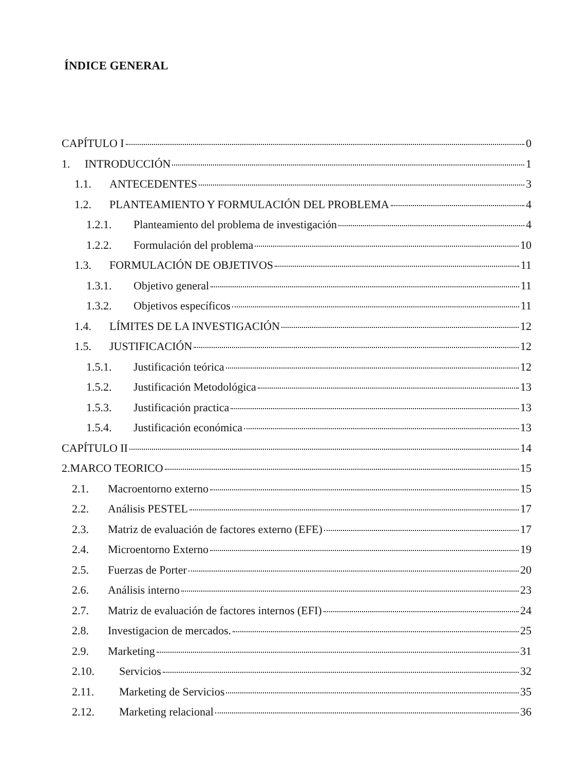ÍNDICE GENERAL
CAPÍTULO I 0
1. INTRODUCCIÓN 1
1.1. ANTECEDENTES 3
1.2. PLANTEAMIENTO Y FORMULACIÓN DEL PROBLEMA 4
1.2.1. Planteamiento del problema de investigación 4
1.2.2. Formulación del problema 10
1.3. FORMULACIÓN DE OBJETIVOS 11
1.3.1. Objetivo general 11
1.3.2. Objetivos específicos 11
1.4. LÍMITES DE LA INVESTIGACIÓN 12
1.5. JUSTIFICACIÓN 12
1.5.1. Justificación teórica 12
1.5.2. Justificación Metodológica 13
1.5.3. Justificación practica 13
1.5.4. Justificación económica 13
CAPÍTULO II 14
2.MARCO TEORICO 15
2.1. Macroentorno externo 15
2.2. Análisis PESTEL 17
2.3. Matriz de evaluación de factores externo (EFE) 17
2.4. Microentorno Externo 19
2.5. Fuerzas de Porter 20
2.6. Análisis interno 23
2.7. Matriz de evaluación de factores internos (EFI) 24
2.8. Investigacion de mercados. 25
2.9. Marketing 31
2.10. Servicios 32
2.11. Marketing de Servicios 35
2.12. Marketing relacional 36